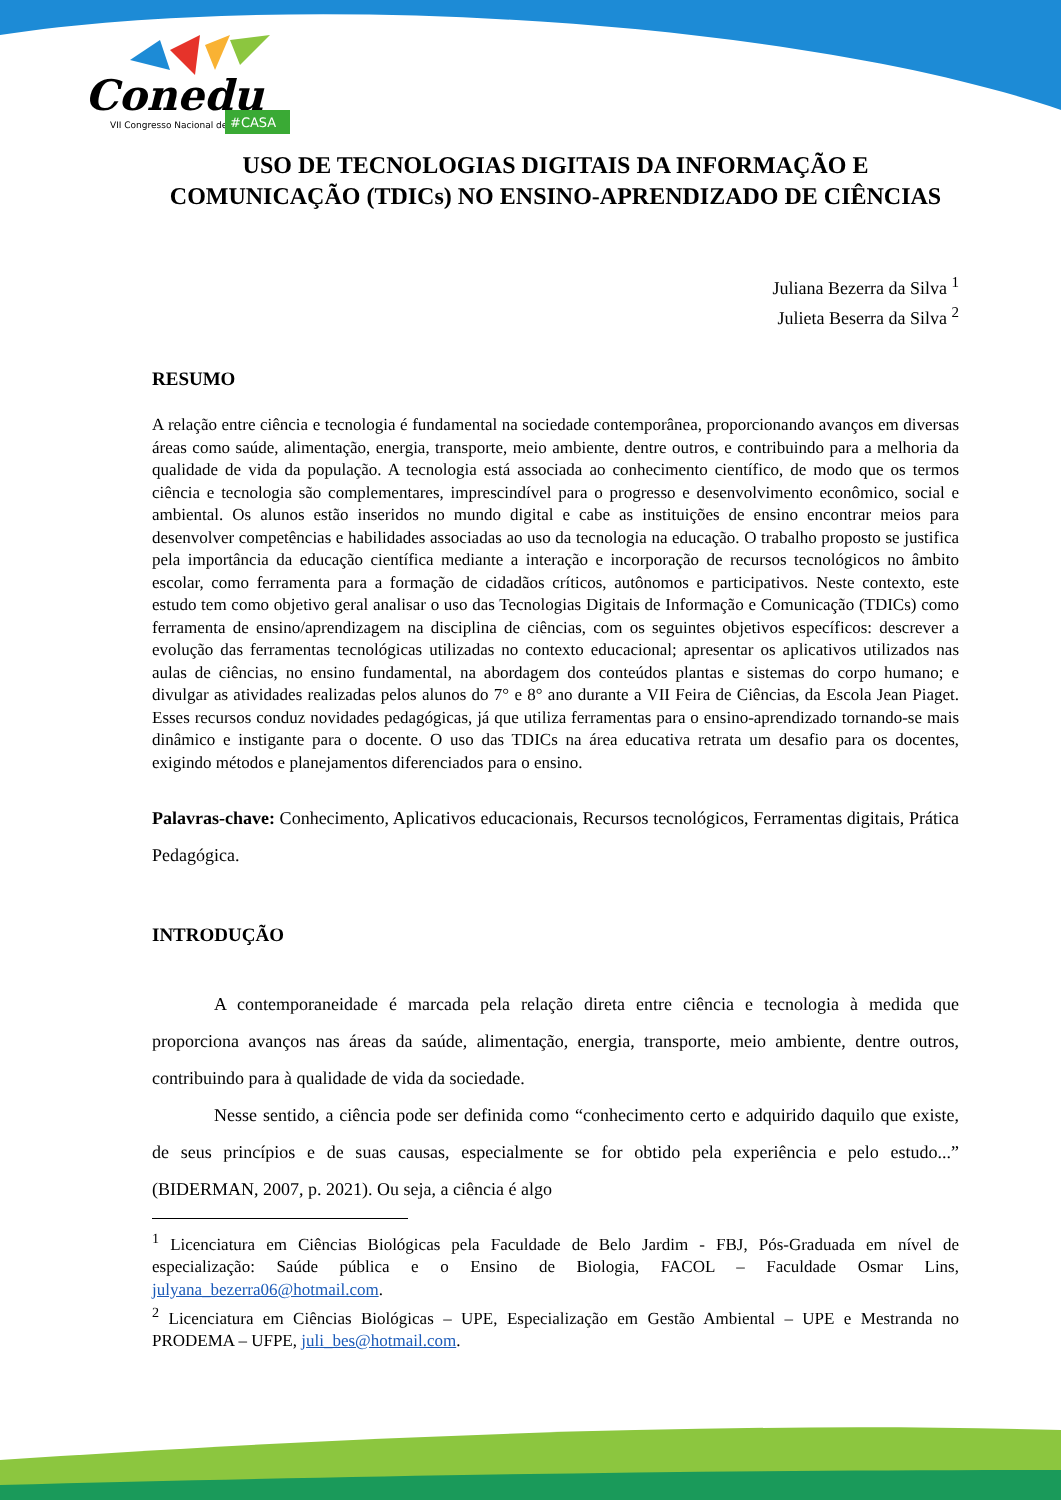Conedu
VII Congresso Nacional de Educação
#CASA
USO DE TECNOLOGIAS DIGITAIS DA INFORMAÇÃO E
COMUNICAÇÃO (TDICs) NO ENSINO-APRENDIZADO DE CIÊNCIAS
Juliana Bezerra da Silva <sup>1</sup>
Julieta Beserra da Silva <sup>2</sup>
RESUMO
A relação entre ciência e tecnologia é fundamental na sociedade contemporânea, proporcionando avanços em diversas áreas como saúde, alimentação, energia, transporte, meio ambiente, dentre outros, e contribuindo para a melhoria da qualidade de vida da população. A tecnologia está associada ao conhecimento científico, de modo que os termos ciência e tecnologia são complementares, imprescindível para o progresso e desenvolvimento econômico, social e ambiental. Os alunos estão inseridos no mundo digital e cabe as instituições de ensino encontrar meios para desenvolver competências e habilidades associadas ao uso da tecnologia na educação. O trabalho proposto se justifica pela importância da educação científica mediante a interação e incorporação de recursos tecnológicos no âmbito escolar, como ferramenta para a formação de cidadãos críticos, autônomos e participativos. Neste contexto, este estudo tem como objetivo geral analisar o uso das Tecnologias Digitais de Informação e Comunicação (TDICs) como ferramenta de ensino/aprendizagem na disciplina de ciências, com os seguintes objetivos específicos: descrever a evolução das ferramentas tecnológicas utilizadas no contexto educacional; apresentar os aplicativos utilizados nas aulas de ciências, no ensino fundamental, na abordagem dos conteúdos plantas e sistemas do corpo humano; e divulgar as atividades realizadas pelos alunos do 7° e 8° ano durante a VII Feira de Ciências, da Escola Jean Piaget. Esses recursos conduz novidades pedagógicas, já que utiliza ferramentas para o ensino-aprendizado tornando-se mais dinâmico e instigante para o docente. O uso das TDICs na área educativa retrata um desafio para os docentes, exigindo métodos e planejamentos diferenciados para o ensino.
Palavras-chave: Conhecimento, Aplicativos educacionais, Recursos tecnológicos, Ferramentas digitais, Prática Pedagógica.
INTRODUÇÃO
A contemporaneidade é marcada pela relação direta entre ciência e tecnologia à medida que proporciona avanços nas áreas da saúde, alimentação, energia, transporte, meio ambiente, dentre outros, contribuindo para à qualidade de vida da sociedade.
Nesse sentido, a ciência pode ser definida como “conhecimento certo e adquirido daquilo que existe, de seus princípios e de suas causas, especialmente se for obtido pela experiência e pelo estudo...” (BIDERMAN, 2007, p. 2021). Ou seja, a ciência é algo
<sup>1</sup> Licenciatura em Ciências Biológicas pela Faculdade de Belo Jardim - FBJ, Pós-Graduada em nível de especialização: Saúde pública e o Ensino de Biologia, FACOL – Faculdade Osmar Lins, julyana_bezerra06@hotmail.com.
<sup>2</sup> Licenciatura em Ciências Biológicas – UPE, Especialização em Gestão Ambiental – UPE e Mestranda no PRODEMA – UFPE, juli_bes@hotmail.com.